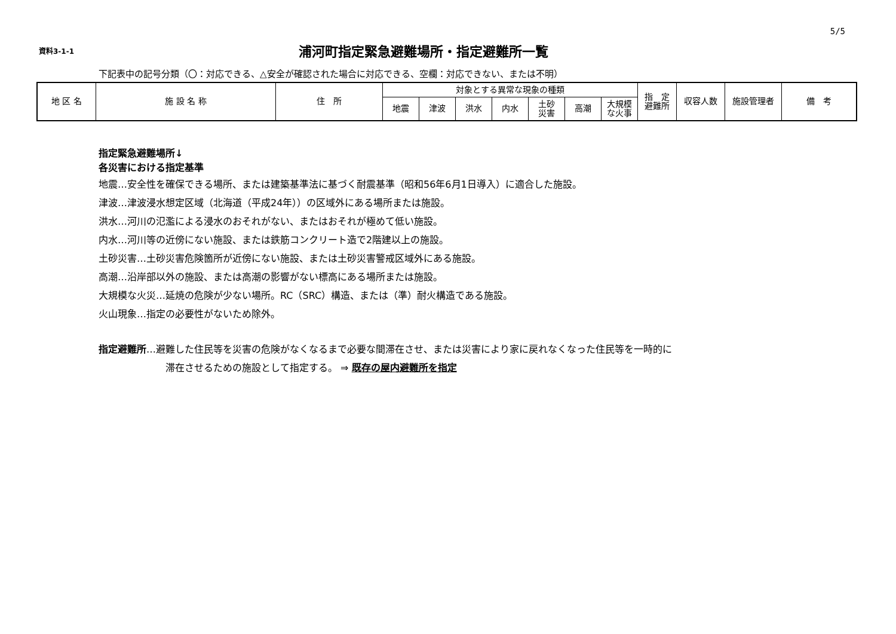5/5
資料3-1-1
浦河町指定緊急避難場所・指定避難所一覧
下記表中の記号分類（〇：対応できる、△安全が確認された場合に対応できる、空欄：対応できない、または不明）
| 地 区 名 | 施 設 名 称 | 住 所 | 対象とする異常な現象の種類 | | | | | | | 指 定 避難所 | 収容人数 | 施設管理者 | 備 考 |
| --- | --- | --- | --- | --- | --- | --- | --- | --- | --- | --- | --- | --- | --- |
| | | | 地震 | 津波 | 洪水 | 内水 | 土砂 災害 | 高潮 | 大規模 な火事 | | | | |
指定緊急避難場所↓
各災害における指定基準
地震…安全性を確保できる場所、または建築基準法に基づく耐震基準（昭和56年6月1日導入）に適合した施設。
津波…津波浸水想定区域（北海道（平成24年））の区域外にある場所または施設。
洪水…河川の氾濫による浸水のおそれがない、またはおそれが極めて低い施設。
内水…河川等の近傍にない施設、または鉄筋コンクリート造で2階建以上の施設。
土砂災害…土砂災害危険箇所が近傍にない施設、または土砂災害警戒区域外にある施設。
高潮…沿岸部以外の施設、または高潮の影響がない標高にある場所または施設。
大規模な火災…延焼の危険が少ない場所。RC（SRC）構造、または（準）耐火構造である施設。
火山現象…指定の必要性がないため除外。
指定避難所…避難した住民等を災害の危険がなくなるまで必要な間滞在させ、または災害により家に戻れなくなった住民等を一時的に
滞在させるための施設として指定する。 ⇒ 既存の屋内避難所を指定